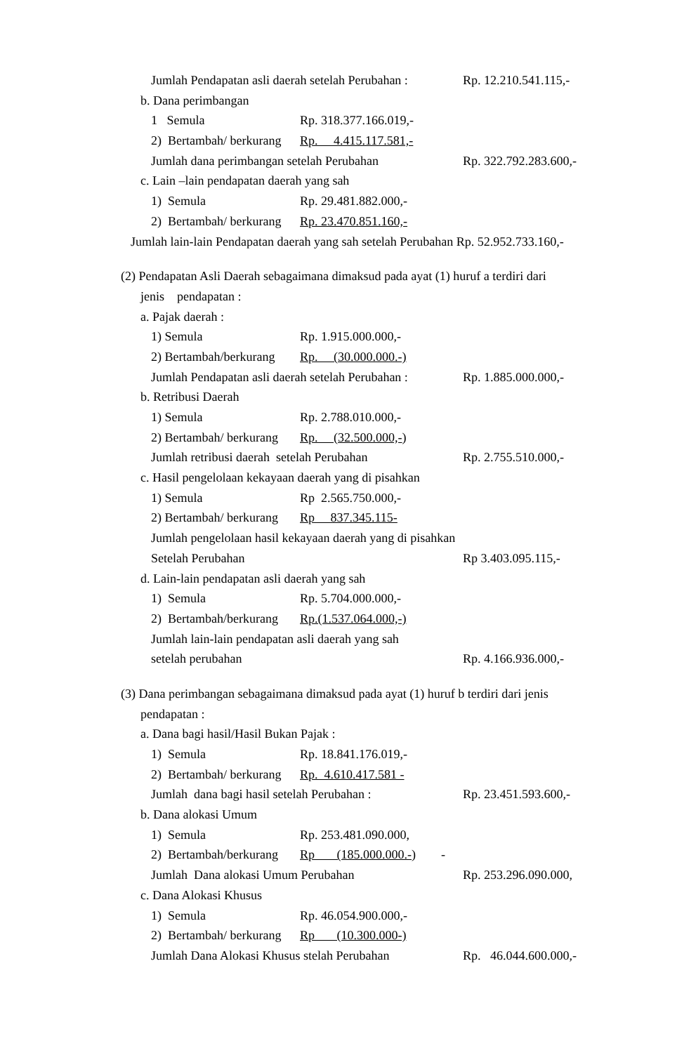Jumlah Pendapatan asli daerah setelah Perubahan : Rp. 12.210.541.115,-
b. Dana perimbangan
1 Semula Rp. 318.377.166.019,-
2) Bertambah/ berkurang Rp. 4.415.117.581,-
Jumlah dana perimbangan setelah Perubahan Rp. 322.792.283.600,-
c. Lain –lain pendapatan daerah yang sah
1) Semula Rp. 29.481.882.000,-
2) Bertambah/ berkurang Rp. 23.470.851.160,-
Jumlah lain-lain Pendapatan daerah yang sah setelah Perubahan Rp. 52.952.733.160,-
(2) Pendapatan Asli Daerah sebagaimana dimaksud pada ayat (1) huruf a terdiri dari
jenis pendapatan :
a. Pajak daerah :
1) Semula Rp. 1.915.000.000,-
2) Bertambah/berkurang Rp. (30.000.000.-)
Jumlah Pendapatan asli daerah setelah Perubahan : Rp. 1.885.000.000,-
b. Retribusi Daerah
1) Semula Rp. 2.788.010.000,-
2) Bertambah/ berkurang Rp. (32.500.000,-)
Jumlah retribusi daerah setelah Perubahan Rp. 2.755.510.000,-
c. Hasil pengelolaan kekayaan daerah yang di pisahkan
1) Semula Rp 2.565.750.000,-
2) Bertambah/ berkurang Rp 837.345.115-
Jumlah pengelolaan hasil kekayaan daerah yang di pisahkan
Setelah Perubahan Rp 3.403.095.115,-
d. Lain-lain pendapatan asli daerah yang sah
1) Semula Rp. 5.704.000.000,-
2) Bertambah/berkurang Rp.(1.537.064.000,-)
Jumlah lain-lain pendapatan asli daerah yang sah
setelah perubahan Rp. 4.166.936.000,-
(3) Dana perimbangan sebagaimana dimaksud pada ayat (1) huruf b terdiri dari jenis
pendapatan :
a. Dana bagi hasil/Hasil Bukan Pajak :
1) Semula Rp. 18.841.176.019,-
2) Bertambah/ berkurang Rp. 4.610.417.581 -
Jumlah dana bagi hasil setelah Perubahan : Rp. 23.451.593.600,-
b. Dana alokasi Umum
1) Semula Rp. 253.481.090.000,
2) Bertambah/berkurang Rp (185.000.000.-) -
Jumlah Dana alokasi Umum Perubahan Rp. 253.296.090.000,
c. Dana Alokasi Khusus
1) Semula Rp. 46.054.900.000,-
2) Bertambah/ berkurang Rp (10.300.000-)
Jumlah Dana Alokasi Khusus stelah Perubahan Rp. 46.044.600.000,-